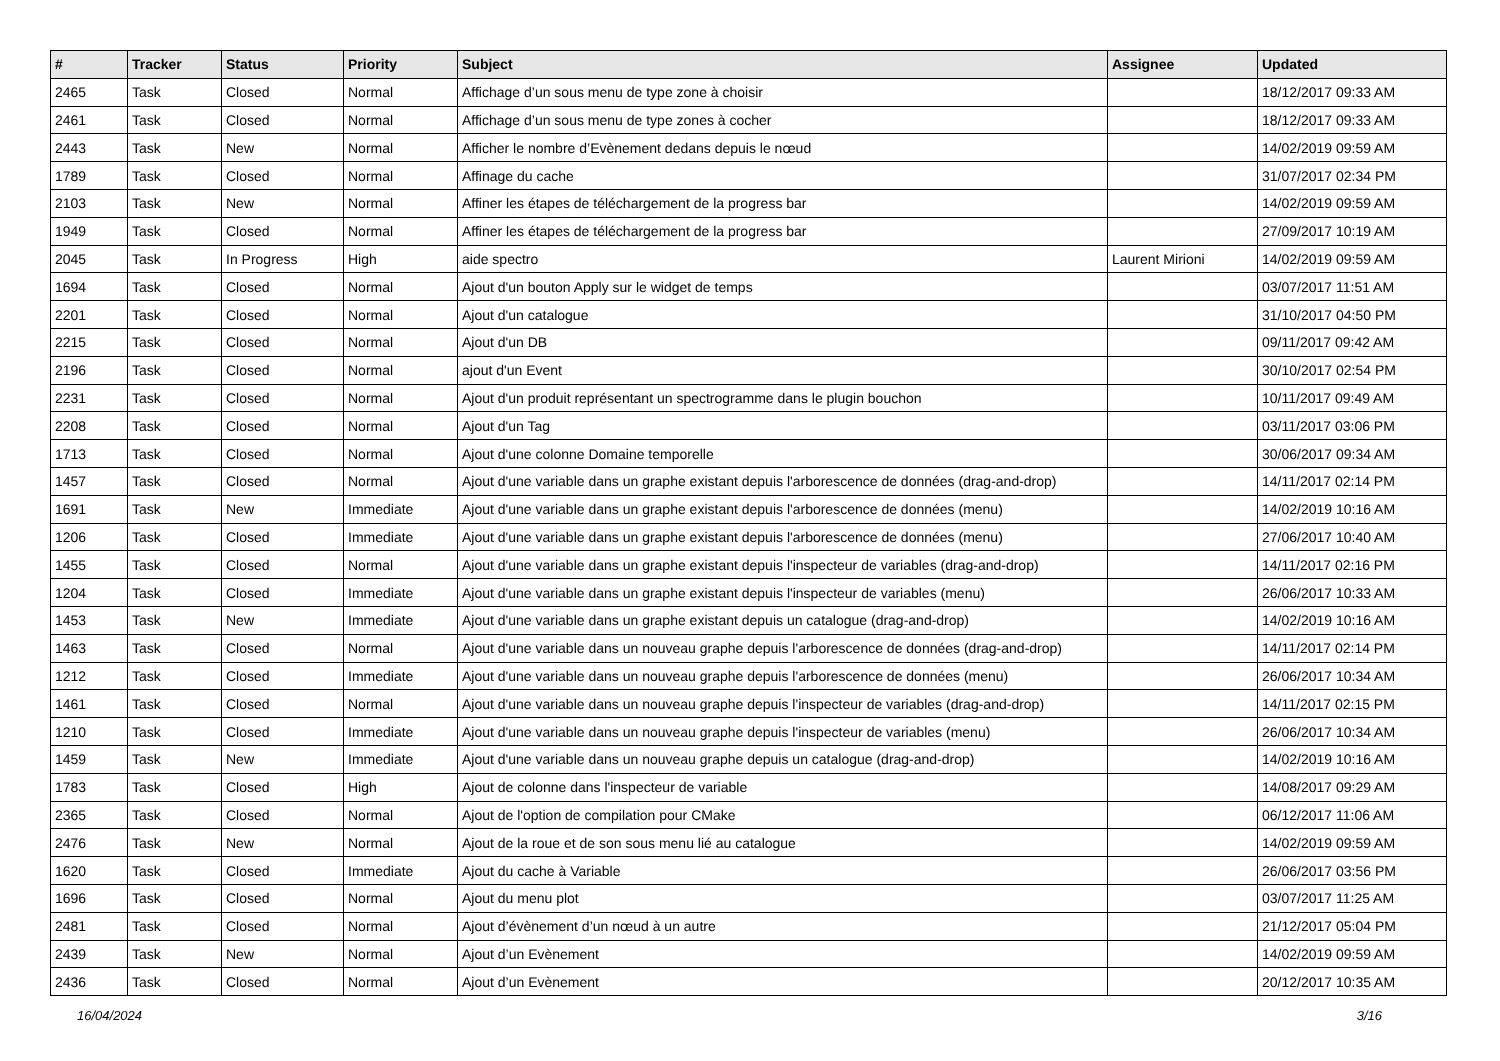| # | Tracker | Status | Priority | Subject | Assignee | Updated |
| --- | --- | --- | --- | --- | --- | --- |
| 2465 | Task | Closed | Normal | Affichage d’un sous menu de type zone à choisir | | 18/12/2017 09:33 AM |
| 2461 | Task | Closed | Normal | Affichage d’un sous menu de type zones à cocher | | 18/12/2017 09:33 AM |
| 2443 | Task | New | Normal | Afficher le nombre d’Evènement dedans depuis le nœud | | 14/02/2019 09:59 AM |
| 1789 | Task | Closed | Normal | Affinage du cache | | 31/07/2017 02:34 PM |
| 2103 | Task | New | Normal | Affiner les étapes de téléchargement de la progress bar | | 14/02/2019 09:59 AM |
| 1949 | Task | Closed | Normal | Affiner les étapes de téléchargement de la progress bar | | 27/09/2017 10:19 AM |
| 2045 | Task | In Progress | High | aide spectro | Laurent Mirioni | 14/02/2019 09:59 AM |
| 1694 | Task | Closed | Normal | Ajout d'un bouton Apply sur le widget de temps | | 03/07/2017 11:51 AM |
| 2201 | Task | Closed | Normal | Ajout d'un catalogue | | 31/10/2017 04:50 PM |
| 2215 | Task | Closed | Normal | Ajout d'un DB | | 09/11/2017 09:42 AM |
| 2196 | Task | Closed | Normal | ajout d'un Event | | 30/10/2017 02:54 PM |
| 2231 | Task | Closed | Normal | Ajout d'un produit représentant un spectrogramme dans le plugin bouchon | | 10/11/2017 09:49 AM |
| 2208 | Task | Closed | Normal | Ajout d'un Tag | | 03/11/2017 03:06 PM |
| 1713 | Task | Closed | Normal | Ajout d'une colonne Domaine temporelle | | 30/06/2017 09:34 AM |
| 1457 | Task | Closed | Normal | Ajout d'une variable dans un graphe existant depuis l'arborescence de données (drag-and-drop) | | 14/11/2017 02:14 PM |
| 1691 | Task | New | Immediate | Ajout d'une variable dans un graphe existant depuis l'arborescence de données (menu) | | 14/02/2019 10:16 AM |
| 1206 | Task | Closed | Immediate | Ajout d'une variable dans un graphe existant depuis l'arborescence de données (menu) | | 27/06/2017 10:40 AM |
| 1455 | Task | Closed | Normal | Ajout d'une variable dans un graphe existant depuis l'inspecteur de variables (drag-and-drop) | | 14/11/2017 02:16 PM |
| 1204 | Task | Closed | Immediate | Ajout d'une variable dans un graphe existant depuis l'inspecteur de variables (menu) | | 26/06/2017 10:33 AM |
| 1453 | Task | New | Immediate | Ajout d'une variable dans un graphe existant depuis un catalogue (drag-and-drop) | | 14/02/2019 10:16 AM |
| 1463 | Task | Closed | Normal | Ajout d'une variable dans un nouveau graphe depuis l'arborescence de données (drag-and-drop) | | 14/11/2017 02:14 PM |
| 1212 | Task | Closed | Immediate | Ajout d'une variable dans un nouveau graphe depuis l'arborescence de données (menu) | | 26/06/2017 10:34 AM |
| 1461 | Task | Closed | Normal | Ajout d'une variable dans un nouveau graphe depuis l'inspecteur de variables (drag-and-drop) | | 14/11/2017 02:15 PM |
| 1210 | Task | Closed | Immediate | Ajout d'une variable dans un nouveau graphe depuis l'inspecteur de variables (menu) | | 26/06/2017 10:34 AM |
| 1459 | Task | New | Immediate | Ajout d'une variable dans un nouveau graphe depuis un catalogue (drag-and-drop) | | 14/02/2019 10:16 AM |
| 1783 | Task | Closed | High | Ajout de colonne dans l'inspecteur de variable | | 14/08/2017 09:29 AM |
| 2365 | Task | Closed | Normal | Ajout de l'option de compilation pour CMake | | 06/12/2017 11:06 AM |
| 2476 | Task | New | Normal | Ajout de la roue et de son sous menu lié au catalogue | | 14/02/2019 09:59 AM |
| 1620 | Task | Closed | Immediate | Ajout du cache à Variable | | 26/06/2017 03:56 PM |
| 1696 | Task | Closed | Normal | Ajout du menu plot | | 03/07/2017 11:25 AM |
| 2481 | Task | Closed | Normal | Ajout d’évènement d’un nœud à un autre | | 21/12/2017 05:04 PM |
| 2439 | Task | New | Normal | Ajout d’un Evènement | | 14/02/2019 09:59 AM |
| 2436 | Task | Closed | Normal | Ajout d’un Evènement | | 20/12/2017 10:35 AM |
16/04/2024 3/16